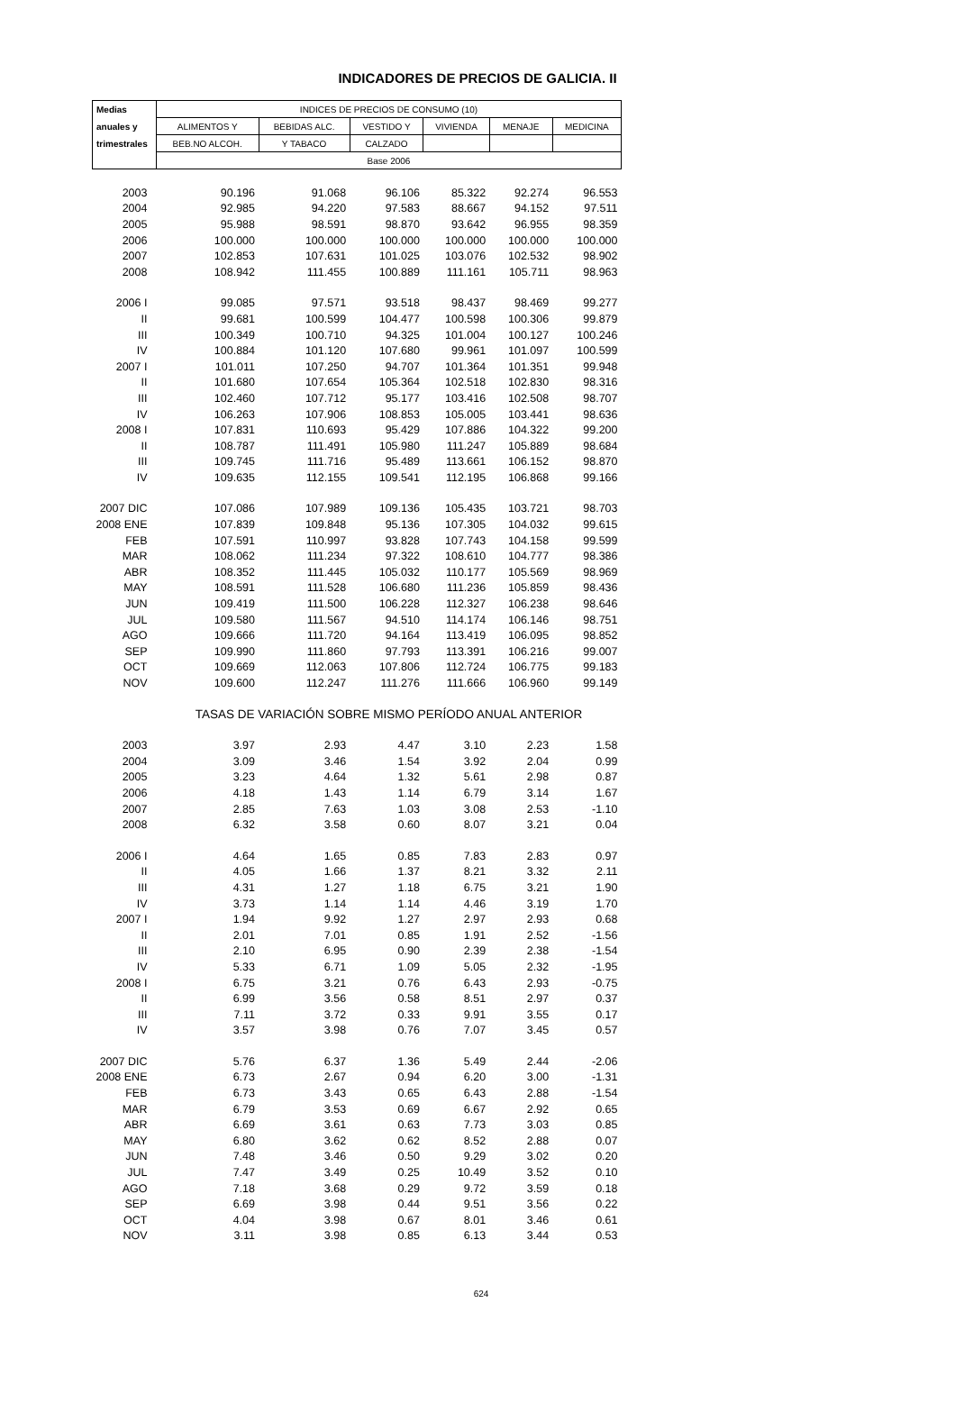INDICADORES DE PRECIOS DE GALICIA. II
| Medias | INDICES DE PRECIOS DE CONSUMO (10) | | | | | |
| --- | --- | --- | --- | --- | --- | --- |
| anuales y | ALIMENTOS Y | BEBIDAS ALC. | VESTIDO Y | VIVIENDA | MENAJE | MEDICINA |
| trimestrales | BEB.NO ALCOH. | Y TABACO | CALZADO | | | |
| | Base 2006 | | | | | |
| 2003 | 90.196 | 91.068 | 96.106 | 85.322 | 92.274 | 96.553 |
| 2004 | 92.985 | 94.220 | 97.583 | 88.667 | 94.152 | 97.511 |
| 2005 | 95.988 | 98.591 | 98.870 | 93.642 | 96.955 | 98.359 |
| 2006 | 100.000 | 100.000 | 100.000 | 100.000 | 100.000 | 100.000 |
| 2007 | 102.853 | 107.631 | 101.025 | 103.076 | 102.532 | 98.902 |
| 2008 | 108.942 | 111.455 | 100.889 | 111.161 | 105.711 | 98.963 |
| 2006 I | 99.085 | 97.571 | 93.518 | 98.437 | 98.469 | 99.277 |
| II | 99.681 | 100.599 | 104.477 | 100.598 | 100.306 | 99.879 |
| III | 100.349 | 100.710 | 94.325 | 101.004 | 100.127 | 100.246 |
| IV | 100.884 | 101.120 | 107.680 | 99.961 | 101.097 | 100.599 |
| 2007 I | 101.011 | 107.250 | 94.707 | 101.364 | 101.351 | 99.948 |
| II | 101.680 | 107.654 | 105.364 | 102.518 | 102.830 | 98.316 |
| III | 102.460 | 107.712 | 95.177 | 103.416 | 102.508 | 98.707 |
| IV | 106.263 | 107.906 | 108.853 | 105.005 | 103.441 | 98.636 |
| 2008 I | 107.831 | 110.693 | 95.429 | 107.886 | 104.322 | 99.200 |
| II | 108.787 | 111.491 | 105.980 | 111.247 | 105.889 | 98.684 |
| III | 109.745 | 111.716 | 95.489 | 113.661 | 106.152 | 98.870 |
| IV | 109.635 | 112.155 | 109.541 | 112.195 | 106.868 | 99.166 |
| 2007 DIC | 107.086 | 107.989 | 109.136 | 105.435 | 103.721 | 98.703 |
| 2008 ENE | 107.839 | 109.848 | 95.136 | 107.305 | 104.032 | 99.615 |
| FEB | 107.591 | 110.997 | 93.828 | 107.743 | 104.158 | 99.599 |
| MAR | 108.062 | 111.234 | 97.322 | 108.610 | 104.777 | 98.386 |
| ABR | 108.352 | 111.445 | 105.032 | 110.177 | 105.569 | 98.969 |
| MAY | 108.591 | 111.528 | 106.680 | 111.236 | 105.859 | 98.436 |
| JUN | 109.419 | 111.500 | 106.228 | 112.327 | 106.238 | 98.646 |
| JUL | 109.580 | 111.567 | 94.510 | 114.174 | 106.146 | 98.751 |
| AGO | 109.666 | 111.720 | 94.164 | 113.419 | 106.095 | 98.852 |
| SEP | 109.990 | 111.860 | 97.793 | 113.391 | 106.216 | 99.007 |
| OCT | 109.669 | 112.063 | 107.806 | 112.724 | 106.775 | 99.183 |
| NOV | 109.600 | 112.247 | 111.276 | 111.666 | 106.960 | 99.149 |
| | TASAS DE VARIACIÓN SOBRE MISMO PERÍODO ANUAL ANTERIOR | | | | | |
| 2003 | 3.97 | 2.93 | 4.47 | 3.10 | 2.23 | 1.58 |
| 2004 | 3.09 | 3.46 | 1.54 | 3.92 | 2.04 | 0.99 |
| 2005 | 3.23 | 4.64 | 1.32 | 5.61 | 2.98 | 0.87 |
| 2006 | 4.18 | 1.43 | 1.14 | 6.79 | 3.14 | 1.67 |
| 2007 | 2.85 | 7.63 | 1.03 | 3.08 | 2.53 | -1.10 |
| 2008 | 6.32 | 3.58 | 0.60 | 8.07 | 3.21 | 0.04 |
| 2006 I | 4.64 | 1.65 | 0.85 | 7.83 | 2.83 | 0.97 |
| II | 4.05 | 1.66 | 1.37 | 8.21 | 3.32 | 2.11 |
| III | 4.31 | 1.27 | 1.18 | 6.75 | 3.21 | 1.90 |
| IV | 3.73 | 1.14 | 1.14 | 4.46 | 3.19 | 1.70 |
| 2007 I | 1.94 | 9.92 | 1.27 | 2.97 | 2.93 | 0.68 |
| II | 2.01 | 7.01 | 0.85 | 1.91 | 2.52 | -1.56 |
| III | 2.10 | 6.95 | 0.90 | 2.39 | 2.38 | -1.54 |
| IV | 5.33 | 6.71 | 1.09 | 5.05 | 2.32 | -1.95 |
| 2008 I | 6.75 | 3.21 | 0.76 | 6.43 | 2.93 | -0.75 |
| II | 6.99 | 3.56 | 0.58 | 8.51 | 2.97 | 0.37 |
| III | 7.11 | 3.72 | 0.33 | 9.91 | 3.55 | 0.17 |
| IV | 3.57 | 3.98 | 0.76 | 7.07 | 3.45 | 0.57 |
| 2007 DIC | 5.76 | 6.37 | 1.36 | 5.49 | 2.44 | -2.06 |
| 2008 ENE | 6.73 | 2.67 | 0.94 | 6.20 | 3.00 | -1.31 |
| FEB | 6.73 | 3.43 | 0.65 | 6.43 | 2.88 | -1.54 |
| MAR | 6.79 | 3.53 | 0.69 | 6.67 | 2.92 | 0.65 |
| ABR | 6.69 | 3.61 | 0.63 | 7.73 | 3.03 | 0.85 |
| MAY | 6.80 | 3.62 | 0.62 | 8.52 | 2.88 | 0.07 |
| JUN | 7.48 | 3.46 | 0.50 | 9.29 | 3.02 | 0.20 |
| JUL | 7.47 | 3.49 | 0.25 | 10.49 | 3.52 | 0.10 |
| AGO | 7.18 | 3.68 | 0.29 | 9.72 | 3.59 | 0.18 |
| SEP | 6.69 | 3.98 | 0.44 | 9.51 | 3.56 | 0.22 |
| OCT | 4.04 | 3.98 | 0.67 | 8.01 | 3.46 | 0.61 |
| NOV | 3.11 | 3.98 | 0.85 | 6.13 | 3.44 | 0.53 |
624